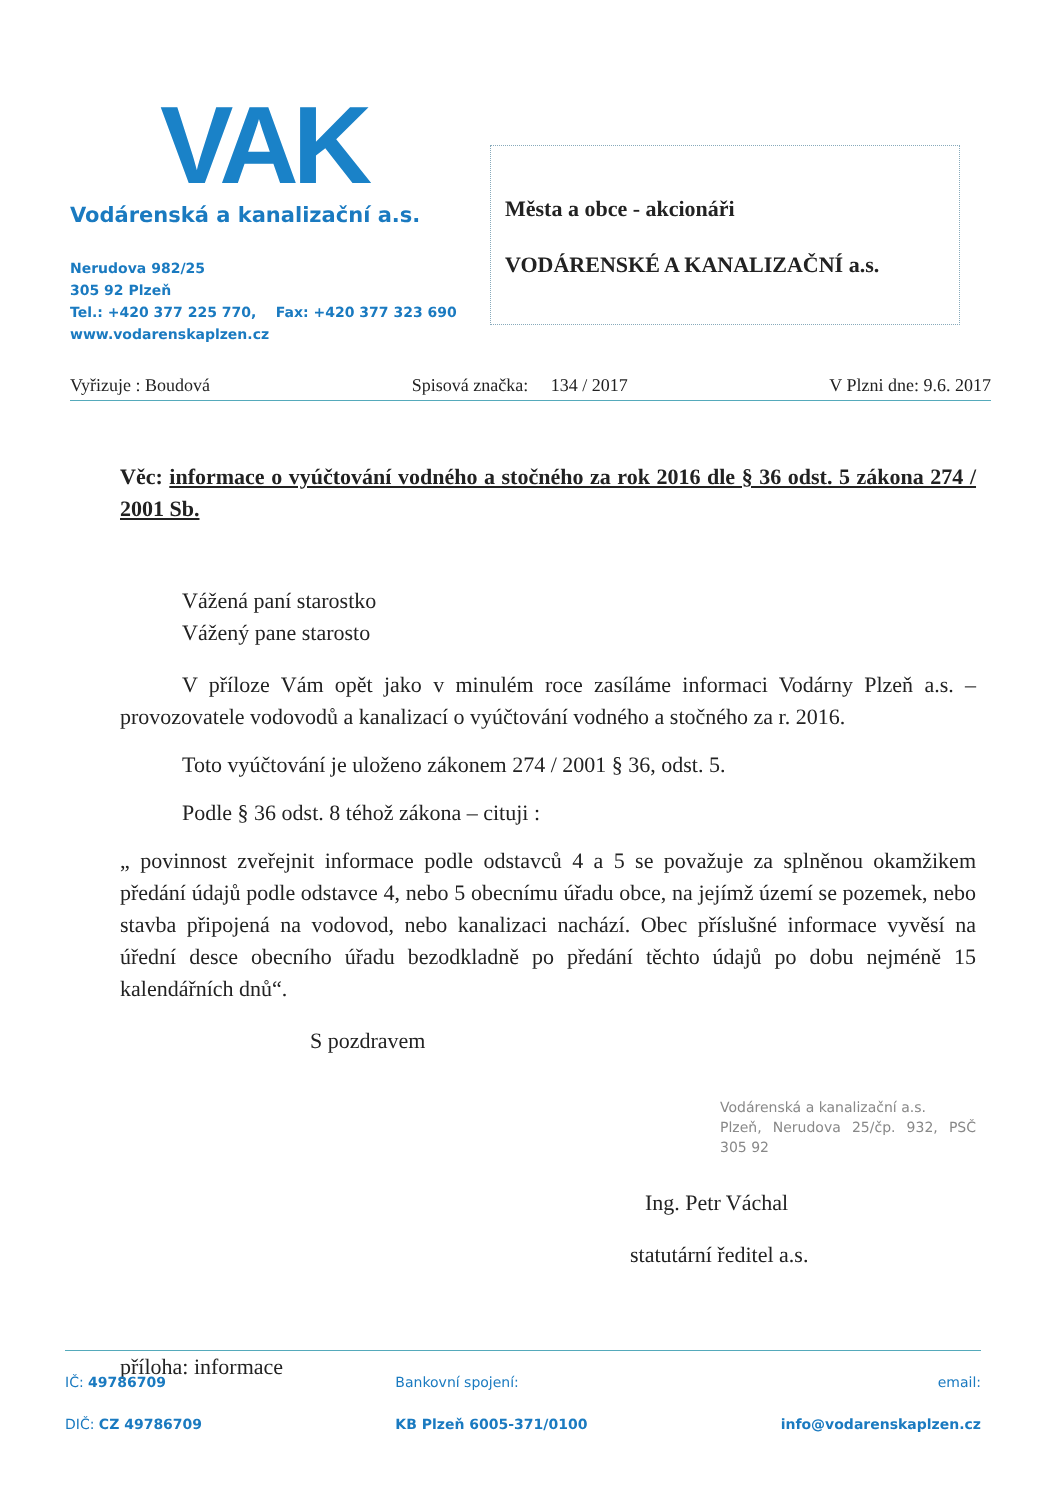VAK
Vodárenská a kanalizační a.s.
Nerudova 982/25
305 92 Plzeň
Tel.: +420 377 225 770, Fax: +420 377 323 690
www.vodarenskaplzen.cz
Města a obce - akcionáři
VODÁRENSKÉ A KANALIZAČNÍ a.s.
Vyřizuje : Boudová Spisová značka: 134 / 2017 V Plzni dne: 9.6. 2017
Věc: informace o vyúčtování vodného a stočného za rok 2016 dle § 36 odst. 5 zákona 274 / 2001 Sb.
Vážená paní starostko
Vážený pane starosto
V příloze Vám opět jako v minulém roce zasíláme informaci Vodárny Plzeň a.s. – provozovatele vodovodů a kanalizací o vyúčtování vodného a stočného za r. 2016.
Toto vyúčtování je uloženo zákonem 274 / 2001 § 36, odst. 5.
Podle § 36 odst. 8 téhož zákona – cituji :
„ povinnost zveřejnit informace podle odstavců 4 a 5 se považuje za splněnou okamžikem předání údajů podle odstavce 4, nebo 5 obecnímu úřadu obce, na jejímž území se pozemek, nebo stavba připojená na vodovod, nebo kanalizaci nachází. Obec příslušné informace vyvěsí na úřední desce obecního úřadu bezodkladně po předání těchto údajů po dobu nejméně 15 kalendářních dnů“.
S pozdravem
Vodárenská a kanalizační a.s.
Plzeň, Nerudova 25/čp. 932, PSČ 305 92
Ing. Petr Váchal
statutární ředitel a.s.
příloha: informace
IČ: 49786709
DIČ: CZ 49786709
Bankovní spojení:
KB Plzeň 6005-371/0100
email:
info@vodarenskaplzen.cz